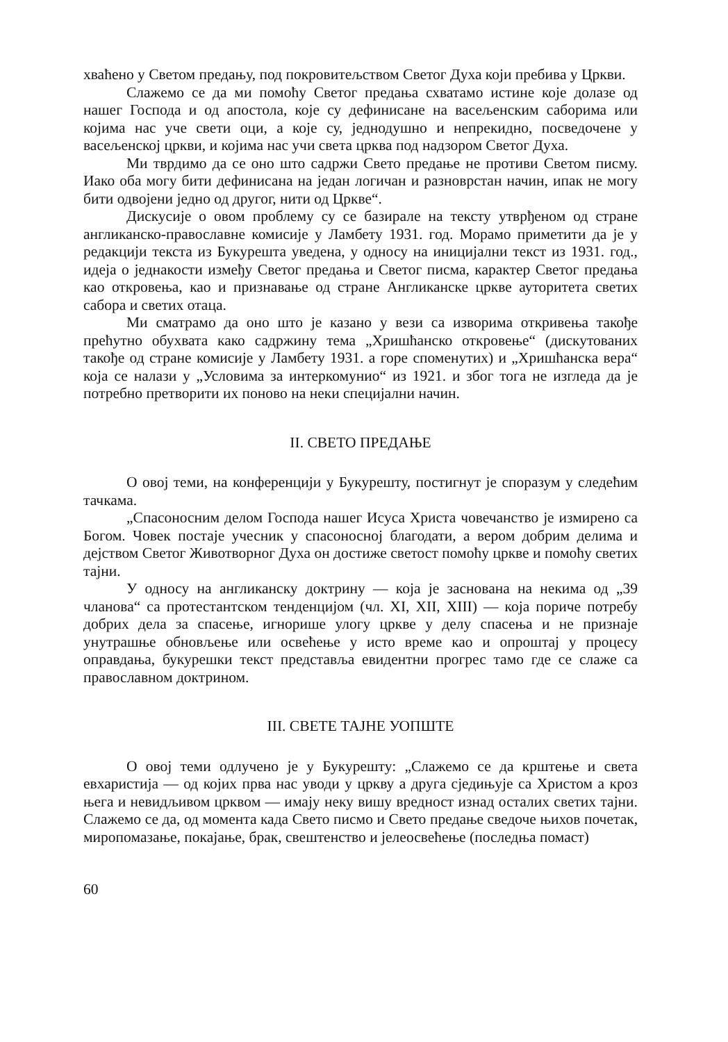хваћено у Светом предању, под покровитељством Светог Духа који пребива у Цркви.
Слажемо се да ми помоћу Светог предања схватамо истине које долазе од нашег Господа и од апостола, које су дефинисане на васељенским саборима или којима нас уче свети оци, а које су, једнодушно и непрекидно, посведочене у васељенској цркви, и којима нас учи света црква под надзором Светог Духа.
Ми тврдимо да се оно што садржи Свето предање не противи Светом писму. Иако оба могу бити дефинисана на један логичан и разноврстан начин, ипак не могу бити одвојени једно од другог, нити од Цркве“.
Дискусије о овом проблему су се базирале на тексту утврђеном од стране англиканско-православне комисије у Ламбету 1931. год. Морамо приметити да је у редакцији текста из Букурешта уведена, у односу на иницијални текст из 1931. год., идеја о једнакости између Светог предања и Светог писма, карактер Светог предања као откровења, као и признавање од стране Англиканске цркве ауторитета светих сабора и светих отаца.
Ми сматрамо да оно што је казано у вези са изворима откривења такође прећутно обухвата како садржину тема „Хришћанско откровење“ (дискутованих такође од стране комисије у Ламбету 1931. а горе споменутих) и „Хришћанска вера“ која се налази у „Условима за интеркомунио“ из 1921. и због тога не изгледа да је потребно претворити их поново на неки специјални начин.
II. СВЕТО ПРЕДАЊЕ
О овој теми, на конференцији у Букурешту, постигнут је споразум у следећим тачкама.
„Спасоносним делом Господа нашег Исуса Христа човечанство је измирено са Богом. Човек постаје учесник у спасоносној благодати, а вером добрим делима и дејством Светог Животворног Духа он достиже светост помоћу цркве и помоћу светих тајни.
У односу на англиканску доктрину — која је заснована на некима од „39 чланова“ са протестантском тенденцијом (чл. XI, XII, XIII) — која пориче потребу добрих дела за спасење, игнорише улогу цркве у делу спасења и не признаје унутрашње обновљење или освећење у исто време као и опроштај у процесу оправдања, букурешки текст представља евидентни прогрес тамо где се слаже са православном доктрином.
III. СВЕТЕ ТАЈНЕ УОПШТЕ
О овој теми одлучено је у Букурешту: „Слажемо се да крштење и света евхаристија — од којих прва нас уводи у цркву а друга сједињује са Христом а кроз њега и невидљивом црквом — имају неку вишу вредност изнад осталих светих тајни. Слажемо се да, од момента када Свето писмо и Свето предање сведоче њихов почетак, миропомазање, покајање, брак, свештенство и јелеосвећење (последња помаст)
60